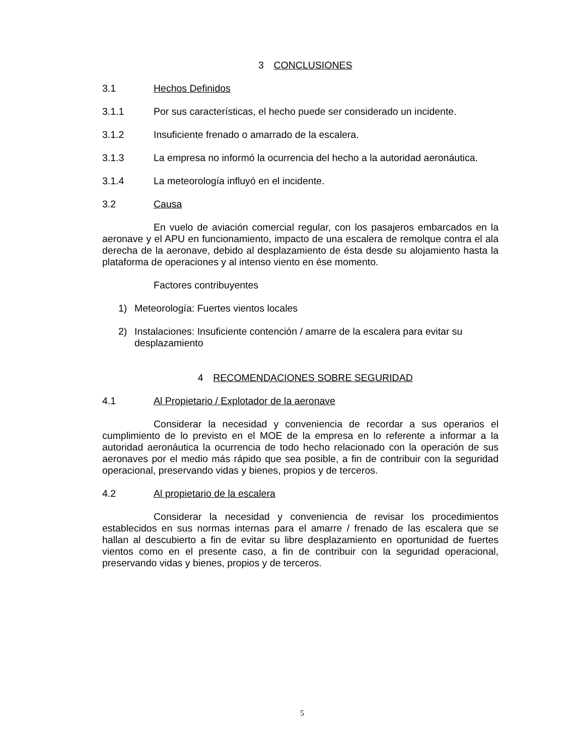3 CONCLUSIONES
3.1 Hechos Definidos
3.1.1 Por sus características, el hecho puede ser considerado un incidente.
3.1.2 Insuficiente frenado o amarrado de la escalera.
3.1.3 La empresa no informó la ocurrencia del hecho a la autoridad aeronáutica.
3.1.4 La meteorología influyó en el incidente.
3.2 Causa
En vuelo de aviación comercial regular, con los pasajeros embarcados en la aeronave y el APU en funcionamiento, impacto de una escalera de remolque contra el ala derecha de la aeronave, debido al desplazamiento de ésta desde su alojamiento hasta la plataforma de operaciones y al intenso viento en ése momento.
Factores contribuyentes
1) Meteorología: Fuertes vientos locales
2) Instalaciones: Insuficiente contención / amarre de la escalera para evitar su desplazamiento
4 RECOMENDACIONES SOBRE SEGURIDAD
4.1 Al Propietario / Explotador de la aeronave
Considerar la necesidad y conveniencia de recordar a sus operarios el cumplimiento de lo previsto en el MOE de la empresa en lo referente a informar a la autoridad aeronáutica la ocurrencia de todo hecho relacionado con la operación de sus aeronaves por el medio más rápido que sea posible, a fin de contribuir con la seguridad operacional, preservando vidas y bienes, propios y de terceros.
4.2 Al propietario de la escalera
Considerar la necesidad y conveniencia de revisar los procedimientos establecidos en sus normas internas para el amarre / frenado de las escalera que se hallan al descubierto a fin de evitar su libre desplazamiento en oportunidad de fuertes vientos como en el presente caso, a fin de contribuir con la seguridad operacional, preservando vidas y bienes, propios y de terceros.
5